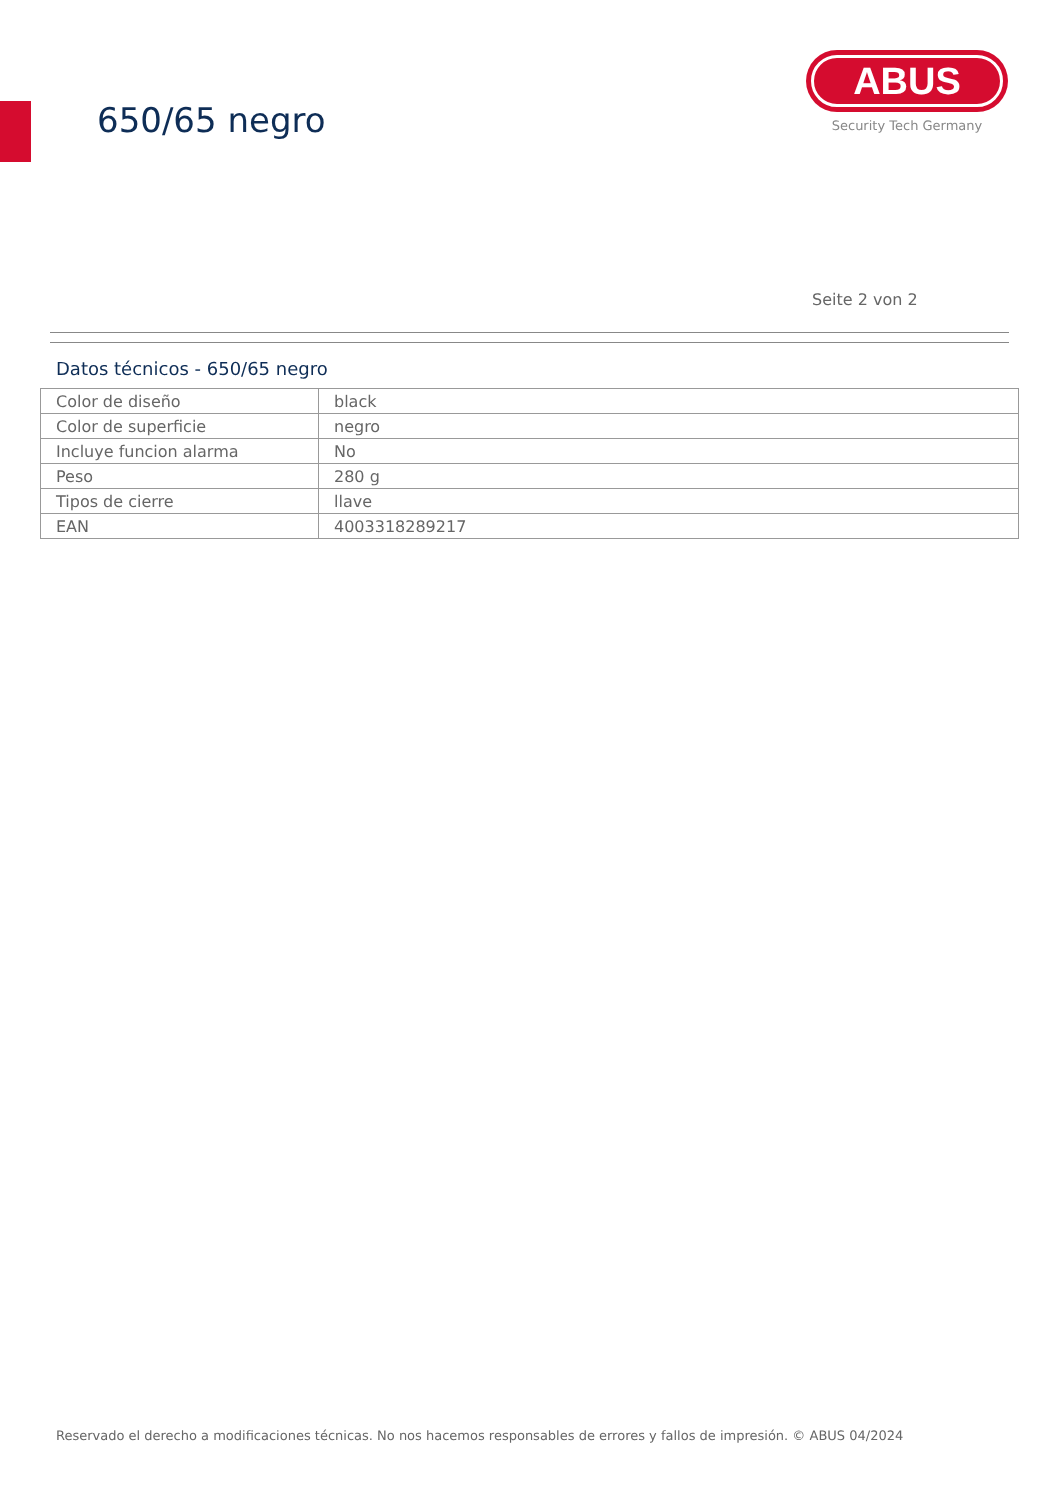650/65 negro
ABUS
Security Tech Germany
Seite 2 von 2
Datos técnicos - 650/65 negro
| Color de diseño | black |
| Color de superficie | negro |
| Incluye funcion alarma | No |
| Peso | 280 g |
| Tipos de cierre | llave |
| EAN | 4003318289217 |
Reservado el derecho a modificaciones técnicas. No nos hacemos responsables de errores y fallos de impresión. © ABUS 04/2024